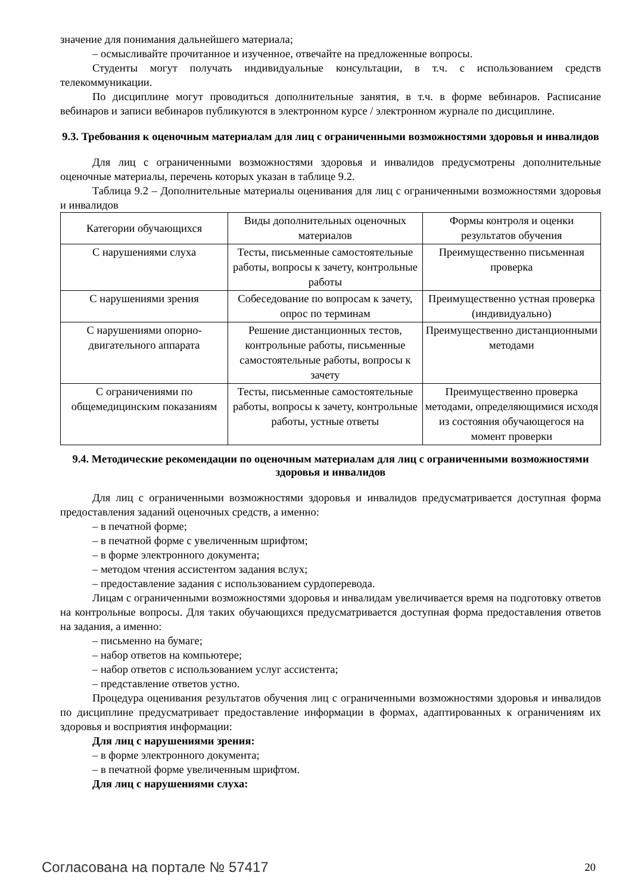значение для понимания дальнейшего материала;
– осмысливайте прочитанное и изученное, отвечайте на предложенные вопросы.
Студенты могут получать индивидуальные консультации, в т.ч. с использованием средств телекоммуникации.
По дисциплине могут проводиться дополнительные занятия, в т.ч. в форме вебинаров. Расписание вебинаров и записи вебинаров публикуются в электронном курсе / электронном журнале по дисциплине.
9.3. Требования к оценочным материалам для лиц с ограниченными возможностями здоровья и инвалидов
Для лиц с ограниченными возможностями здоровья и инвалидов предусмотрены дополнительные оценочные материалы, перечень которых указан в таблице 9.2.
Таблица 9.2 – Дополнительные материалы оценивания для лиц с ограниченными возможностями здоровья и инвалидов
| Категории обучающихся | Виды дополнительных оценочных материалов | Формы контроля и оценки результатов обучения |
| С нарушениями слуха | Тесты, письменные самостоятельные работы, вопросы к зачету, контрольные работы | Преимущественно письменная проверка |
| С нарушениями зрения | Собеседование по вопросам к зачету, опрос по терминам | Преимущественно устная проверка (индивидуально) |
| С нарушениями опорно-двигательного аппарата | Решение дистанционных тестов, контрольные работы, письменные самостоятельные работы, вопросы к зачету | Преимущественно дистанционными методами |
| С ограничениями по общемедицинским показаниям | Тесты, письменные самостоятельные работы, вопросы к зачету, контрольные работы, устные ответы | Преимущественно проверка методами, определяющимися исходя из состояния обучающегося на момент проверки |
9.4. Методические рекомендации по оценочным материалам для лиц с ограниченными возможностями здоровья и инвалидов
Для лиц с ограниченными возможностями здоровья и инвалидов предусматривается доступная форма предоставления заданий оценочных средств, а именно:
– в печатной форме;
– в печатной форме с увеличенным шрифтом;
– в форме электронного документа;
– методом чтения ассистентом задания вслух;
– предоставление задания с использованием сурдоперевода.
Лицам с ограниченными возможностями здоровья и инвалидам увеличивается время на подготовку ответов на контрольные вопросы. Для таких обучающихся предусматривается доступная форма предоставления ответов на задания, а именно:
– письменно на бумаге;
– набор ответов на компьютере;
– набор ответов с использованием услуг ассистента;
– представление ответов устно.
Процедура оценивания результатов обучения лиц с ограниченными возможностями здоровья и инвалидов по дисциплине предусматривает предоставление информации в формах, адаптированных к ограничениям их здоровья и восприятия информации:
Для лиц с нарушениями зрения:
– в форме электронного документа;
– в печатной форме увеличенным шрифтом.
Для лиц с нарушениями слуха:
Согласована на портале № 57417 20